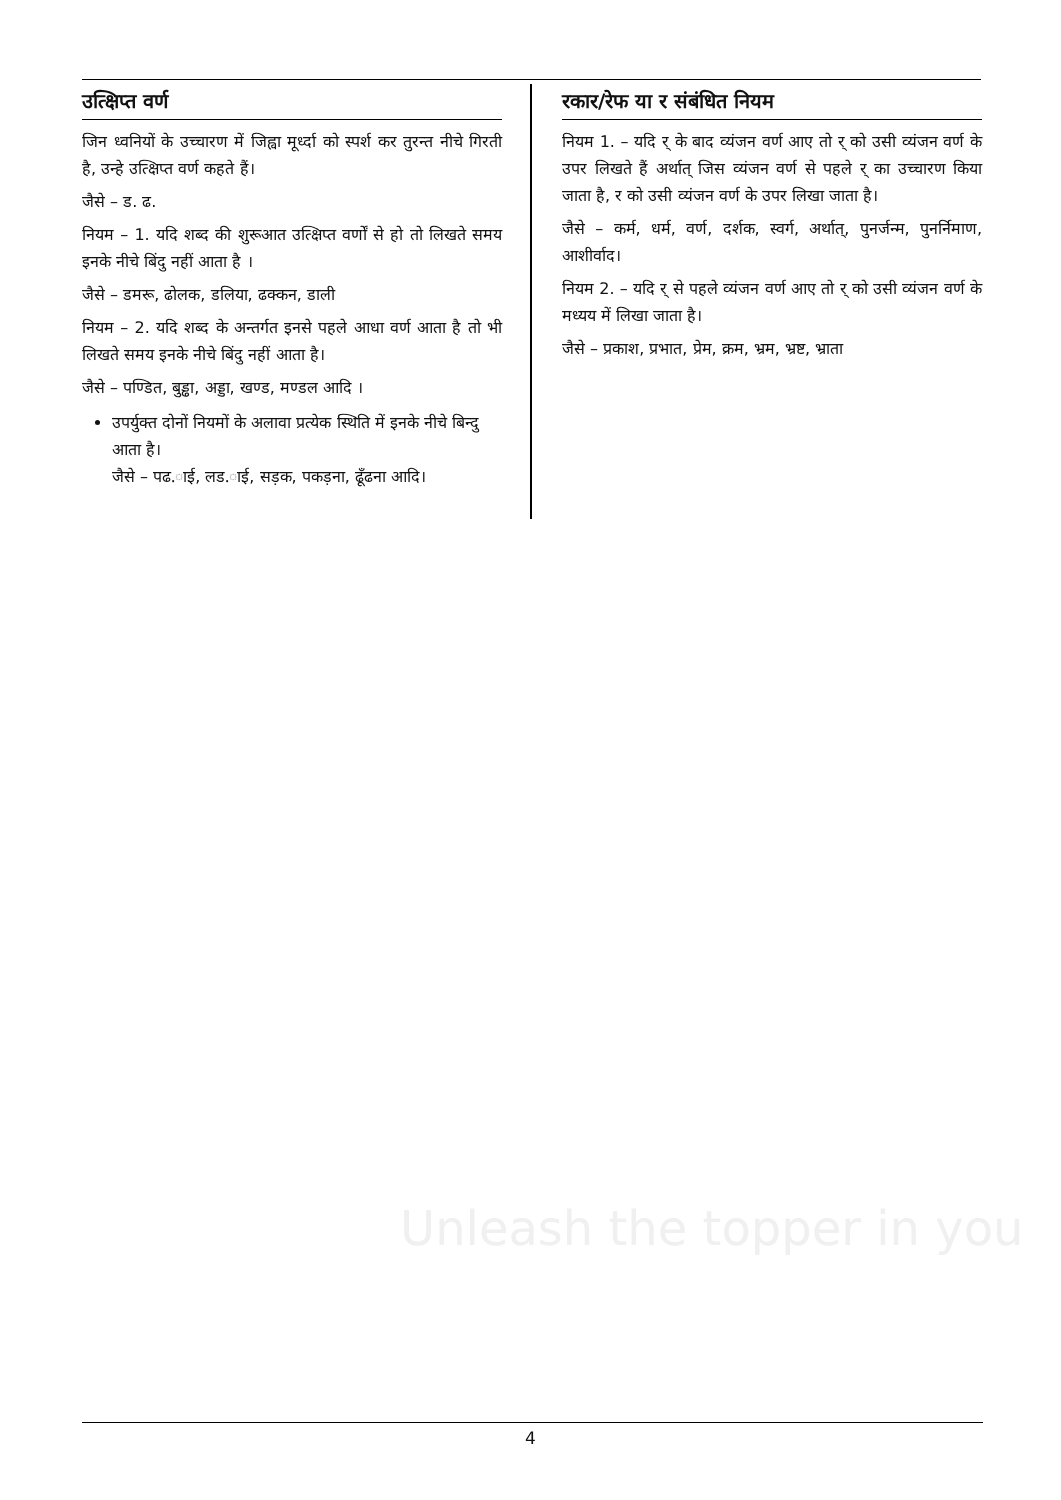उत्क्षिप्त वर्ण
जिन ध्वनियों के उच्चारण में जिह्वा मूर्ध्दा को स्पर्श कर तुरन्त नीचे गिरती है, उन्हे उत्क्षिप्त वर्ण कहते हैं।
जैसे – ड. ढ.
नियम – 1. यदि शब्द की शुरूआत उत्क्षिप्त वर्णों से हो तो लिखते समय इनके नीचे बिंदु नहीं आता है ।
जैसे – डमरू, ढोलक, डलिया, ढक्कन, डाली
नियम – 2. यदि शब्द के अन्तर्गत इनसे पहले आधा वर्ण आता है तो भी लिखते समय इनके नीचे बिंदु नहीं आता है।
जैसे – पण्डित, बुड्ढा, अड्डा, खण्ड, मण्डल आदि ।
उपर्युक्त दोनों नियमों के अलावा प्रत्येक स्थिति में इनके नीचे बिन्दु आता है।
जैसे – पढ.ाई, लड.ाई, सड़क, पकड़ना, ढूँढना आदि।
रकार/रेफ या र संबंधित नियम
नियम 1. – यदि र् के बाद व्यंजन वर्ण आए तो र् को उसी व्यंजन वर्ण के उपर लिखते हैं अर्थात् जिस व्यंजन वर्ण से पहले र् का उच्चारण किया जाता है, र को उसी व्यंजन वर्ण के उपर लिखा जाता है।
जैसे – कर्म, धर्म, वर्ण, दर्शक, स्वर्ग, अर्थात्, पुनर्जन्म, पुनर्निमाण, आशीर्वाद।
नियम 2. – यदि र् से पहले व्यंजन वर्ण आए तो र् को उसी व्यंजन वर्ण के मध्यय में लिखा जाता है।
जैसे – प्रकाश, प्रभात, प्रेम, क्रम, भ्रम, भ्रष्ट, भ्राता
Unleash the topper in you
4